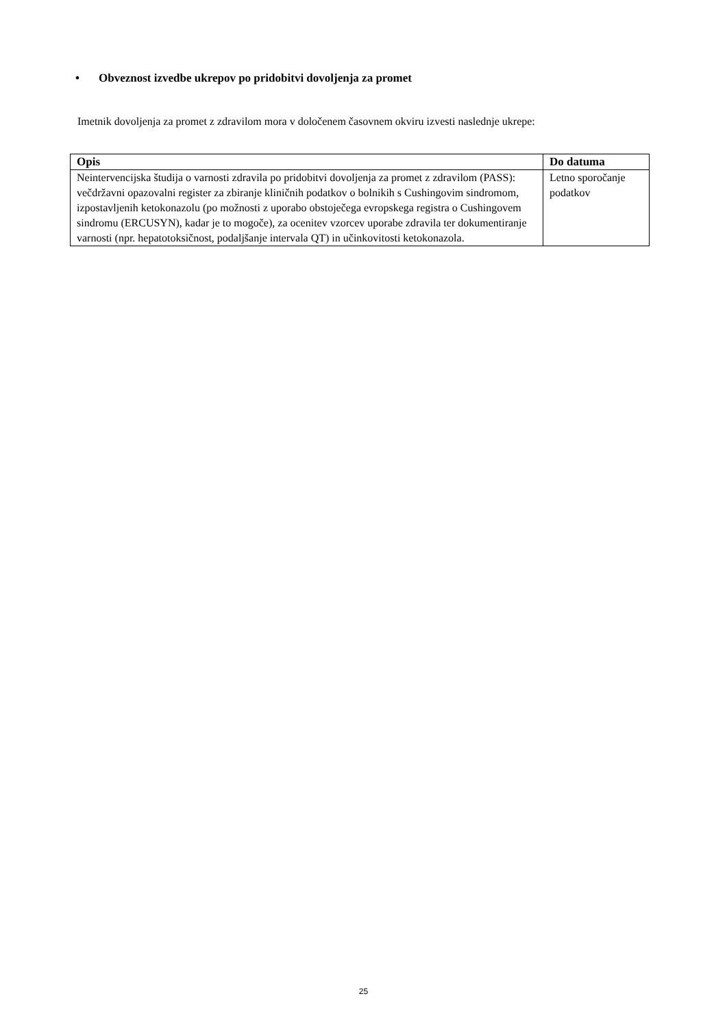• Obveznost izvedbe ukrepov po pridobitvi dovoljenja za promet
Imetnik dovoljenja za promet z zdravilom mora v določenem časovnem okviru izvesti naslednje ukrepe:
| Opis | Do datuma |
| --- | --- |
| Neintervencijska študija o varnosti zdravila po pridobitvi dovoljenja za promet z zdravilom (PASS): večdržavni opazovalni register za zbiranje kliničnih podatkov o bolnikih s Cushingovim sindromom, izpostavljenih ketokonazolu (po možnosti z uporabo obstoječega evropskega registra o Cushingovem sindromu (ERCUSYN), kadar je to mogoče), za ocenitev vzorcev uporabe zdravila ter dokumentiranje varnosti (npr. hepatotoksičnost, podaljšanje intervala QT) in učinkovitosti ketokonazola. | Letno sporočanje podatkov |
25